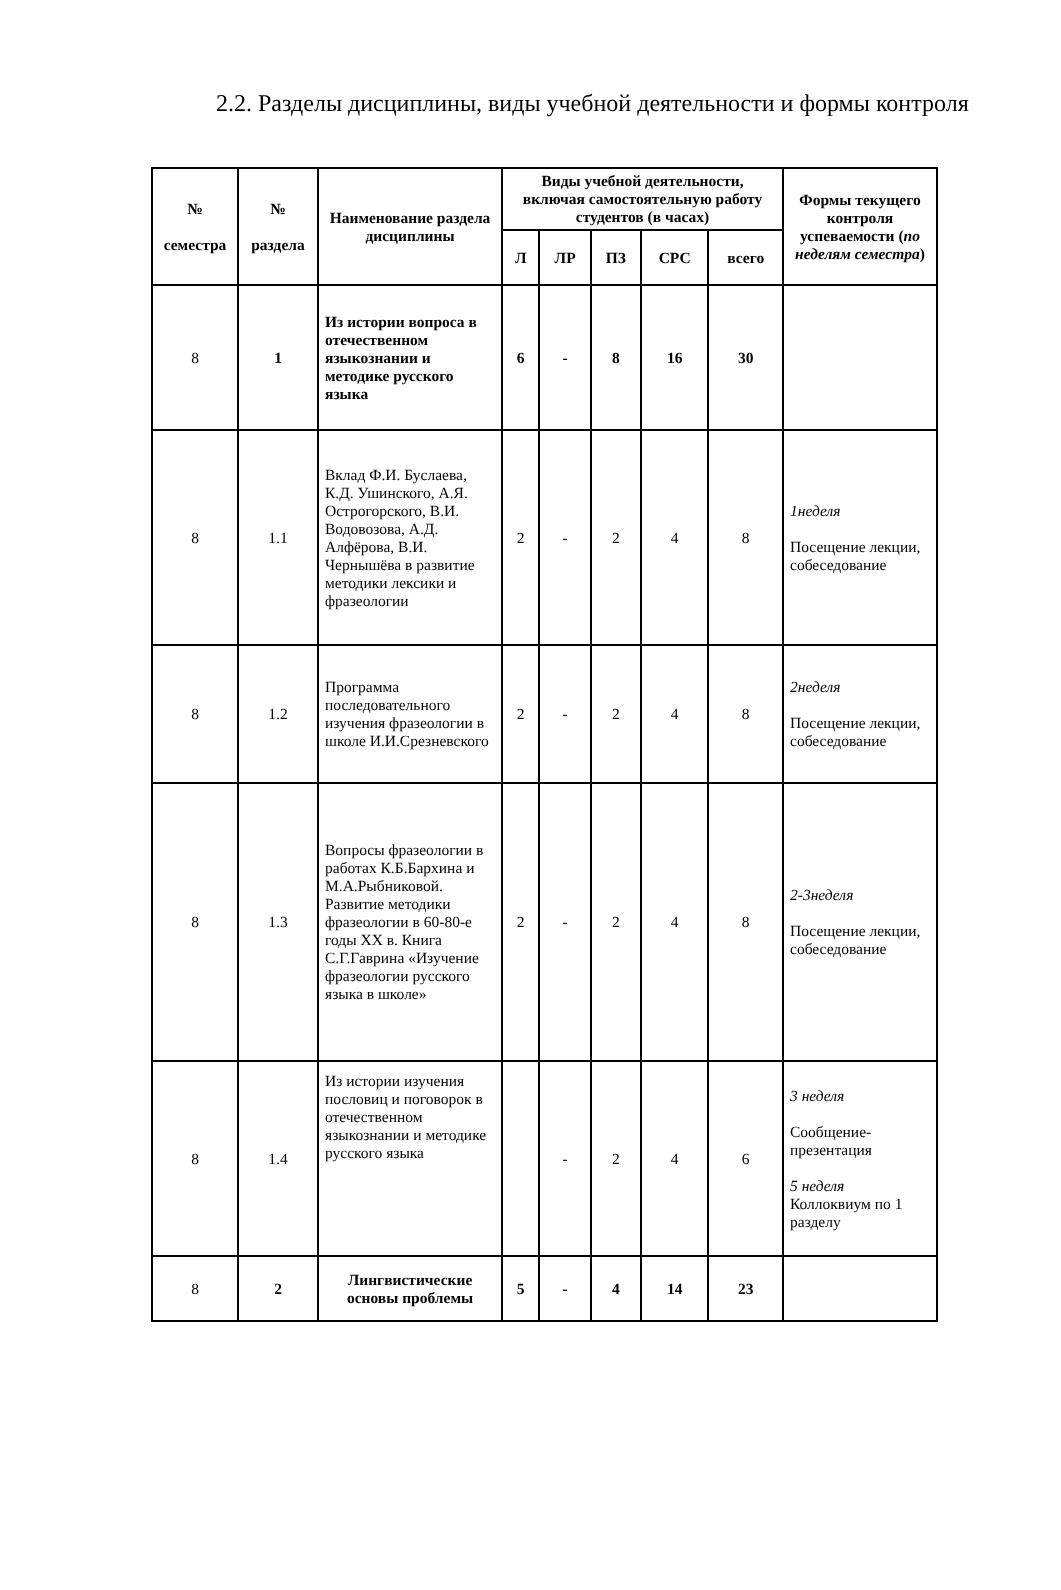2.2. Разделы дисциплины, виды учебной деятельности и формы контроля
| № семестра | № раздела | Наименование раздела дисциплины | Виды учебной деятельности, включая самостоятельную работу студентов (в часах) | | | | | Формы текущего контроля успеваемости ( по неделям семестра ) |
| --- | --- | --- | --- | --- | --- | --- | --- | --- |
| | | | Л | ЛР | ПЗ | СРС | всего | |
| 8 | 1 | Из истории вопроса в отечественном языкознании и методике русского языка | 6 | - | 8 | 16 | 30 | |
| 8 | 1.1 | Вклад Ф.И. Буслаева, К.Д. Ушинского, А.Я. Острогорского, В.И. Водовозова, А.Д. Алфёрова, В.И. Чернышёва в развитие методики лексики и фразеологии | 2 | - | 2 | 4 | 8 | 1неделя Посещение лекции, собеседование |
| 8 | 1.2 | Программа последовательного изучения фразеологии в школе И.И.Срезневского | 2 | - | 2 | 4 | 8 | 2неделя Посещение лекции, собеседование |
| 8 | 1.3 | Вопросы фразеологии в работах К.Б.Бархина и М.А.Рыбниковой. Развитие методики фразеологии в 60-80-е годы XX в. Книга С.Г.Гаврина «Изучение фразеологии русского языка в школе» | 2 | - | 2 | 4 | 8 | 2-3неделя Посещение лекции, собеседование |
| 8 | 1.4 | Из истории изучения пословиц и поговорок в отечественном языкознании и методике русского языка | | - | 2 | 4 | 6 | 3 неделя Сообщение-презентация 5 неделя Коллоквиум по 1 разделу |
| 8 | 2 | Лингвистические основы проблемы | 5 | - | 4 | 14 | 23 | |